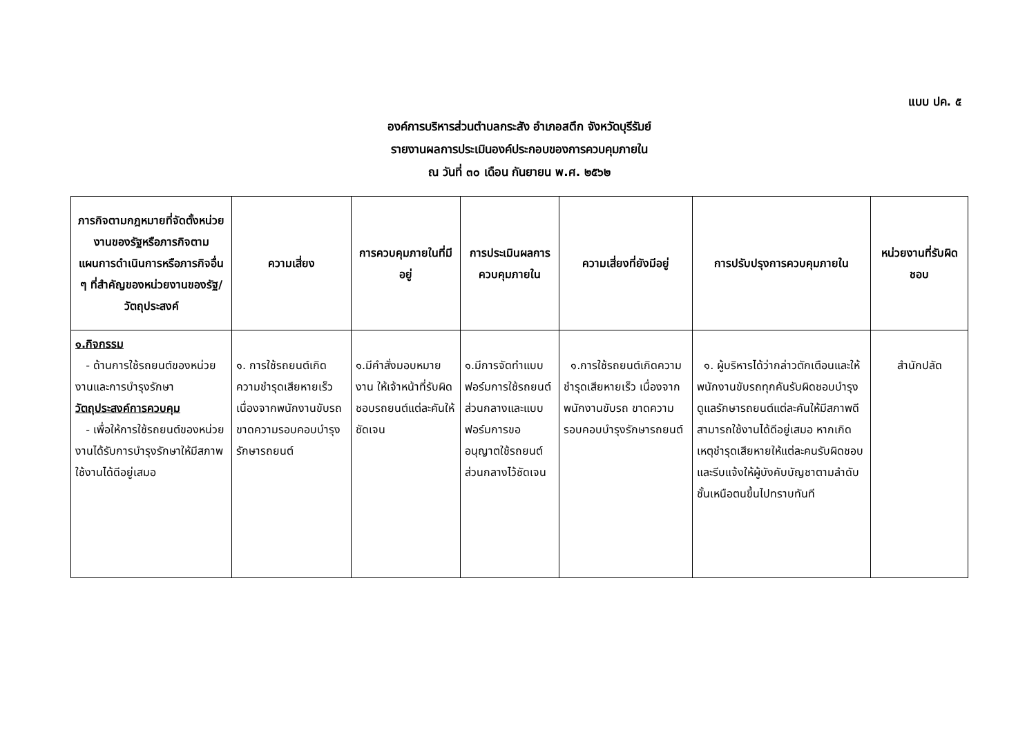แบบ ปค. ๕
องค์การบริหารส่วนตำบลกระสัง อำเภอสตึก จังหวัดบุรีรัมย์
รายงานผลการประเมินองค์ประกอบของการควบคุมภายใน
ณ วันที่ ๓๐ เดือน กันยายน พ.ศ. ๒๕๖๒
| ภารกิจตามกฎหมายที่จัดตั้งหน่วยงานของรัฐหรือภารกิจตามแผนการดำเนินการหรือภารกิจอื่น ๆ ที่สำคัญของหน่วยงานของรัฐ/วัตถุประสงค์ | ความเสี่ยง | การควบคุมภายในที่มีอยู่ | การประเมินผลการควบคุมภายใน | ความเสี่ยงที่ยังมีอยู่ | การปรับปรุงการควบคุมภายใน | หน่วยงานที่รับผิดชอบ |
| --- | --- | --- | --- | --- | --- | --- |
| ๑.กิจกรรม - ด้านการใช้รถยนต์ของหน่วยงานและการบำรุงรักษา วัตถุประสงค์การควบคุม - เพื่อให้การใช้รถยนต์ของหน่วยงานได้รับการบำรุงรักษาให้มีสภาพใช้งานได้ดีอยู่เสมอ | ๑. การใช้รถยนต์เกิดความชำรุดเสียหายเร็ว เนื่องจากพนักงานขับรถ ขาดความรอบคอบบำรุงรักษารถยนต์ | ๑.มีคำสั่งมอบหมายงาน ให้เจ้าหน้าที่รับผิดชอบรถยนต์แต่ละคันให้ชัดเจน | ๑.มีการจัดทำแบบฟอร์มการใช้รถยนต์ส่วนกลางและแบบฟอร์มการขออนุญาตใช้รถยนต์ส่วนกลางไว้ชัดเจน | ๑.การใช้รถยนต์เกิดความชำรุดเสียหายเร็ว เนื่องจากพนักงานขับรถ ขาดความรอบคอบบำรุงรักษารถยนต์ | ๑. ผู้บริหารได้ว่ากล่าวตักเตือนและให้พนักงานขับรถทุกคันรับผิดชอบบำรุงดูแลรักษารถยนต์แต่ละคันให้มีสภาพดีสามารถใช้งานได้ดีอยู่เสมอ หากเกิดเหตุชำรุดเสียหายให้แต่ละคนรับผิดชอบ และรีบแจ้งให้ผู้บังคับบัญชาตามลำดับชั้นเหนือตนขึ้นไปทราบทันที | สำนักปลัด |